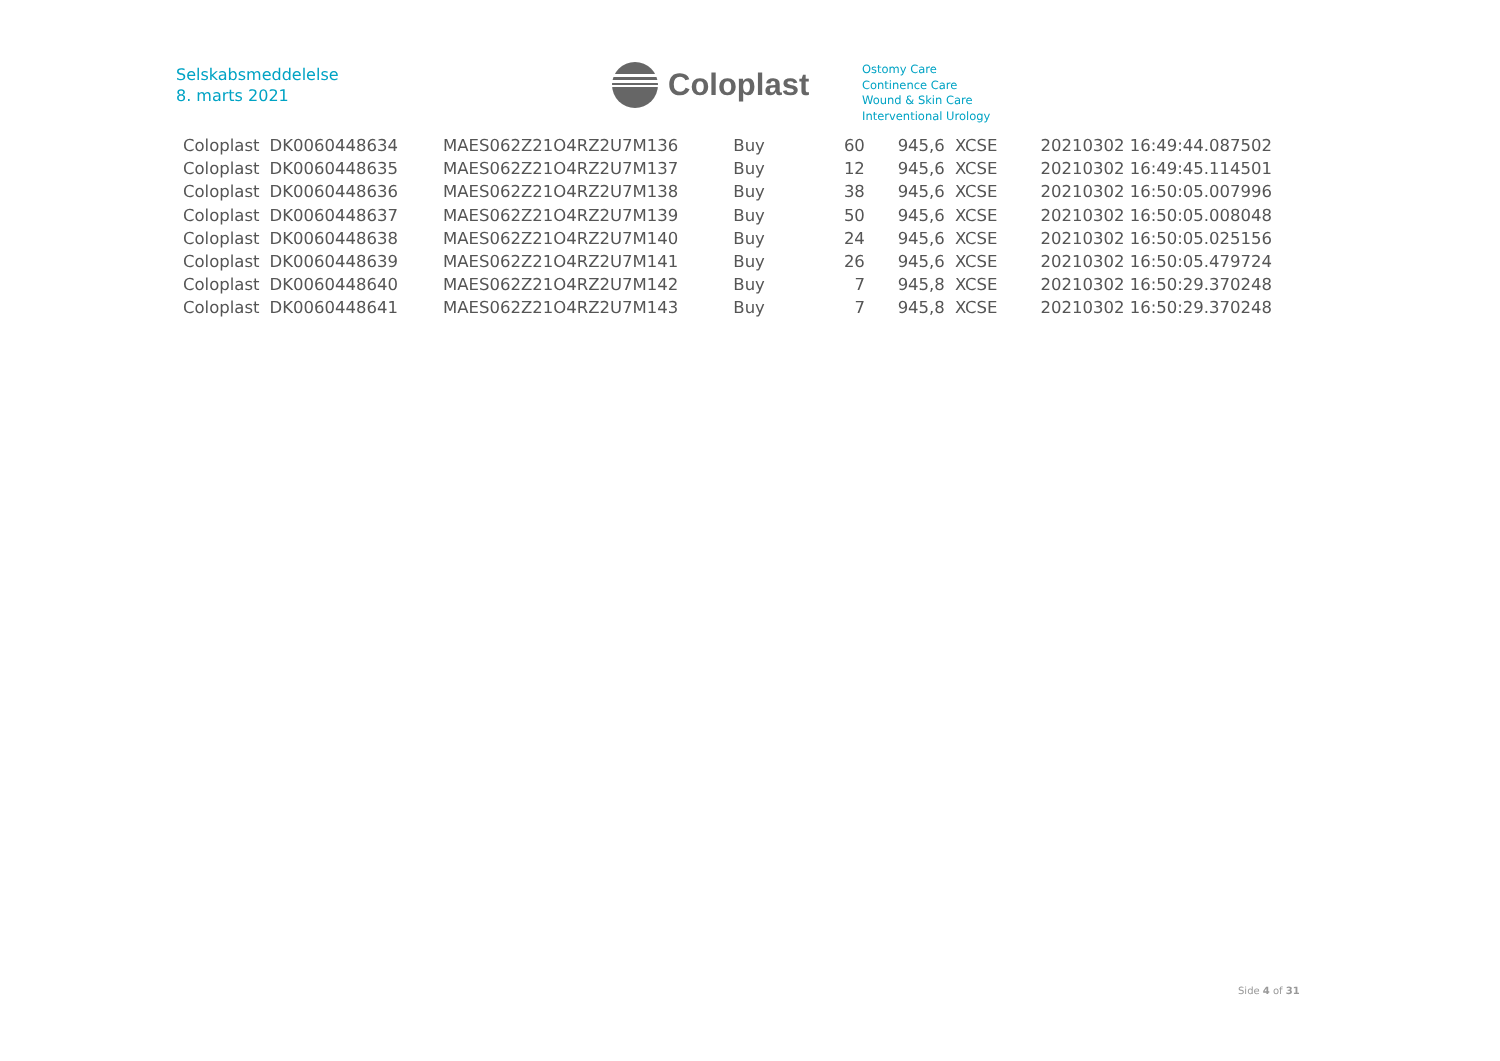Selskabsmeddelelse
8. marts 2021
Coloplast
Ostomy Care
Continence Care
Wound & Skin Care
Interventional Urology
| Coloplast | DK0060448634 | MAES062Z21O4RZ2U7M136 | Buy | 60 | 945,6 | XCSE | 20210302 16:49:44.087502 |
| Coloplast | DK0060448635 | MAES062Z21O4RZ2U7M137 | Buy | 12 | 945,6 | XCSE | 20210302 16:49:45.114501 |
| Coloplast | DK0060448636 | MAES062Z21O4RZ2U7M138 | Buy | 38 | 945,6 | XCSE | 20210302 16:50:05.007996 |
| Coloplast | DK0060448637 | MAES062Z21O4RZ2U7M139 | Buy | 50 | 945,6 | XCSE | 20210302 16:50:05.008048 |
| Coloplast | DK0060448638 | MAES062Z21O4RZ2U7M140 | Buy | 24 | 945,6 | XCSE | 20210302 16:50:05.025156 |
| Coloplast | DK0060448639 | MAES062Z21O4RZ2U7M141 | Buy | 26 | 945,6 | XCSE | 20210302 16:50:05.479724 |
| Coloplast | DK0060448640 | MAES062Z21O4RZ2U7M142 | Buy | 7 | 945,8 | XCSE | 20210302 16:50:29.370248 |
| Coloplast | DK0060448641 | MAES062Z21O4RZ2U7M143 | Buy | 7 | 945,8 | XCSE | 20210302 16:50:29.370248 |
Side 4 of 31